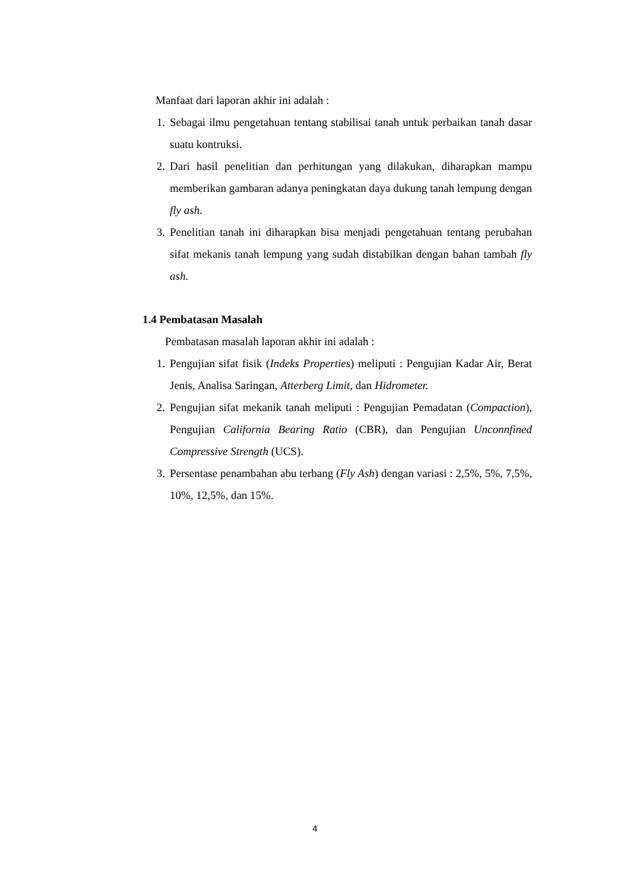Manfaat dari laporan akhir ini adalah :
1. Sebagai ilmu pengetahuan tentang stabilisai tanah untuk perbaikan tanah dasar suatu kontruksi.
2. Dari hasil penelitian dan perhitungan yang dilakukan, diharapkan mampu memberikan gambaran adanya peningkatan daya dukung tanah lempung dengan fly ash.
3. Penelitian tanah ini diharapkan bisa menjadi pengetahuan tentang perubahan sifat mekanis tanah lempung yang sudah distabilkan dengan bahan tambah fly ash.
1.4 Pembatasan Masalah
Pembatasan masalah laporan akhir ini adalah :
1. Pengujian sifat fisik (Indeks Properties) meliputi : Pengujian Kadar Air, Berat Jenis, Analisa Saringan, Atterberg Limit, dan Hidrometer.
2. Pengujian sifat mekanik tanah meliputi : Pengujian Pemadatan (Compaction), Pengujian California Bearing Ratio (CBR), dan Pengujian Unconnfined Compressive Strength (UCS).
3. Persentase penambahan abu terbang (Fly Ash) dengan variasi : 2,5%, 5%, 7,5%, 10%, 12,5%, dan 15%.
4